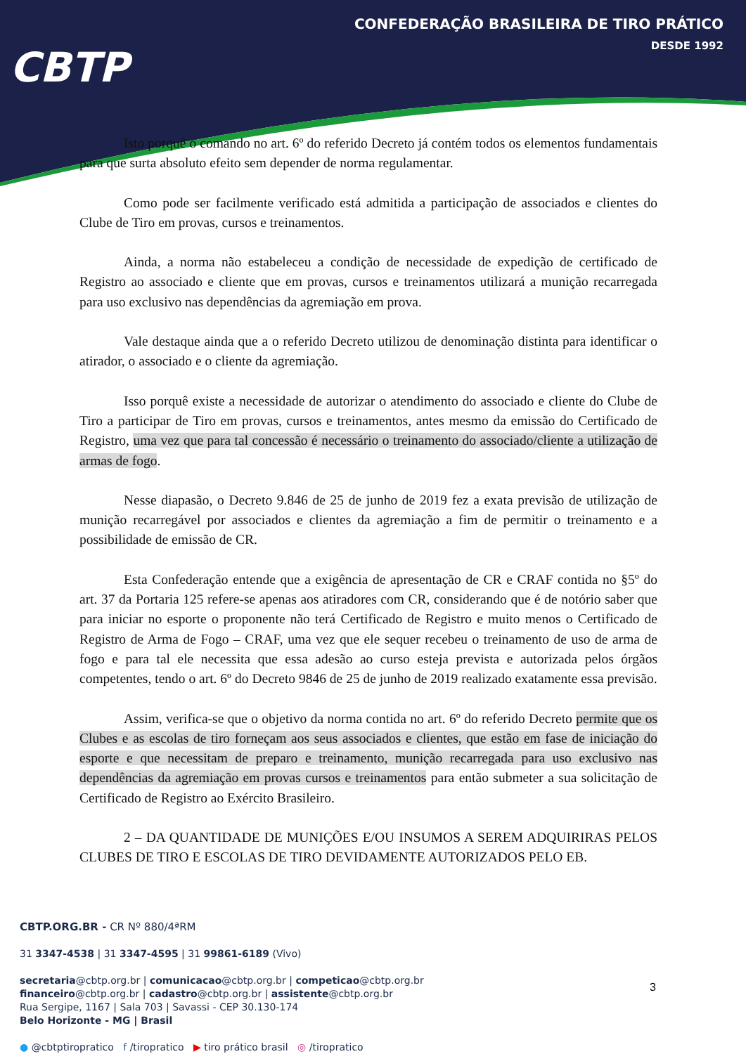CBTP
CONFEDERAÇÃO BRASILEIRA DE TIRO PRÁTICO
DESDE 1992
Isto porquê o comando no art. 6º do referido Decreto já contém todos os elementos fundamentais para que surta absoluto efeito sem depender de norma regulamentar.
Como pode ser facilmente verificado está admitida a participação de associados e clientes do Clube de Tiro em provas, cursos e treinamentos.
Ainda, a norma não estabeleceu a condição de necessidade de expedição de certificado de Registro ao associado e cliente que em provas, cursos e treinamentos utilizará a munição recarregada para uso exclusivo nas dependências da agremiação em prova.
Vale destaque ainda que a o referido Decreto utilizou de denominação distinta para identificar o atirador, o associado e o cliente da agremiação.
Isso porquê existe a necessidade de autorizar o atendimento do associado e cliente do Clube de Tiro a participar de Tiro em provas, cursos e treinamentos, antes mesmo da emissão do Certificado de Registro, uma vez que para tal concessão é necessário o treinamento do associado/cliente a utilização de armas de fogo.
Nesse diapasão, o Decreto 9.846 de 25 de junho de 2019 fez a exata previsão de utilização de munição recarregável por associados e clientes da agremiação a fim de permitir o treinamento e a possibilidade de emissão de CR.
Esta Confederação entende que a exigência de apresentação de CR e CRAF contida no §5º do art. 37 da Portaria 125 refere-se apenas aos atiradores com CR, considerando que é de notório saber que para iniciar no esporte o proponente não terá Certificado de Registro e muito menos o Certificado de Registro de Arma de Fogo – CRAF, uma vez que ele sequer recebeu o treinamento de uso de arma de fogo e para tal ele necessita que essa adesão ao curso esteja prevista e autorizada pelos órgãos competentes, tendo o art. 6º do Decreto 9846 de 25 de junho de 2019 realizado exatamente essa previsão.
Assim, verifica-se que o objetivo da norma contida no art. 6º do referido Decreto permite que os Clubes e as escolas de tiro forneçam aos seus associados e clientes, que estão em fase de iniciação do esporte e que necessitam de preparo e treinamento, munição recarregada para uso exclusivo nas dependências da agremiação em provas cursos e treinamentos para então submeter a sua solicitação de Certificado de Registro ao Exército Brasileiro.
2 – DA QUANTIDADE DE MUNIÇÕES E/OU INSUMOS A SEREM ADQUIRIRAS PELOS CLUBES DE TIRO E ESCOLAS DE TIRO DEVIDAMENTE AUTORIZADOS PELO EB.
CBTP.ORG.BR - CR Nº 880/4ªRM
31 3347-4538 | 31 3347-4595 | 31 99861-6189 (Vivo)
secretaria@cbtp.org.br | comunicacao@cbtp.org.br | competicao@cbtp.org.br
financeiro@cbtp.org.br | cadastro@cbtp.org.br | assistente@cbtp.org.br
Rua Sergipe, 1167 | Sala 703 | Savassi - CEP 30.130-174
Belo Horizonte - MG | Brasil
● @cbtptiropratico f /tiropratico ▶ tiro prático brasil ◎ /tiropratico
3